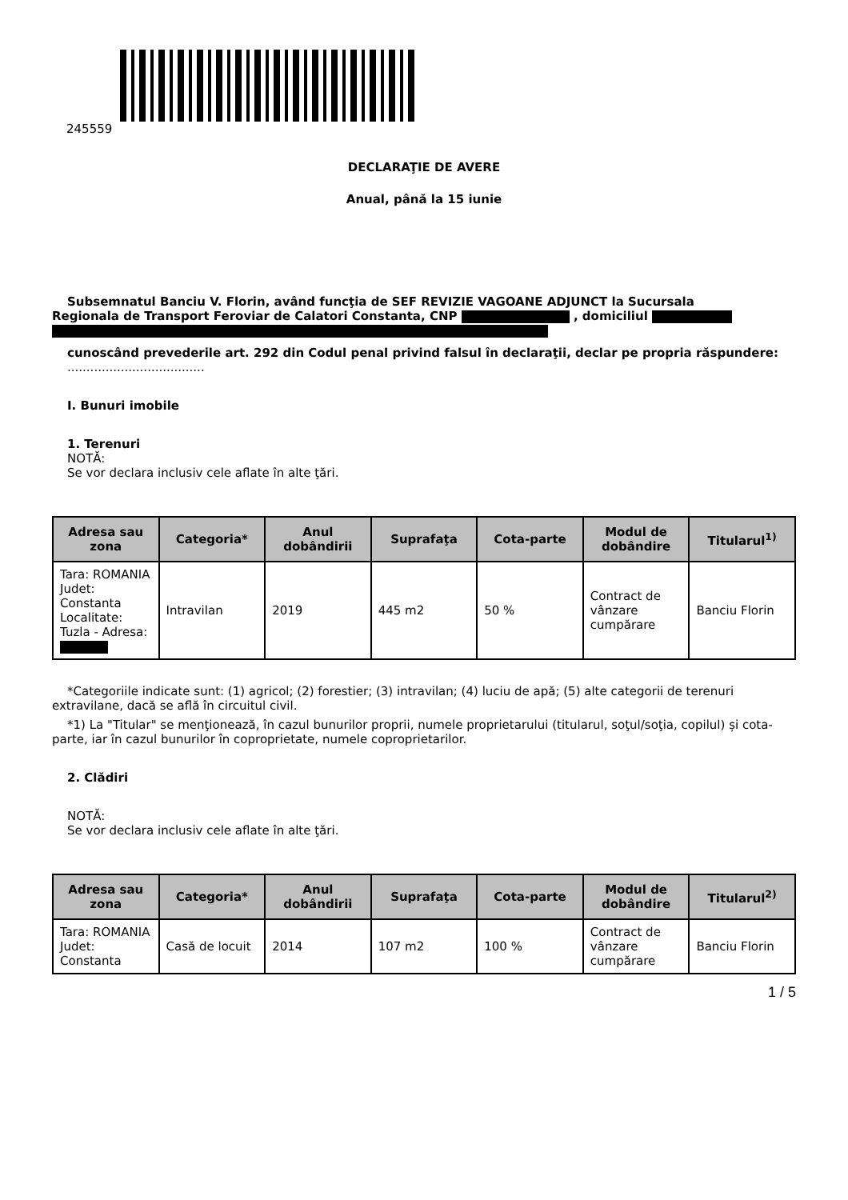245559
DECLARAŢIE DE AVERE
Anual, până la 15 iunie
Subsemnatul Banciu V. Florin, având funcţia de SEF REVIZIE VAGOANE ADJUNCT la Sucursala
Regionala de Transport Feroviar de Calatori Constanta, CNP , domiciliul
cunoscând prevederile art. 292 din Codul penal privind falsul în declaraţii, declar pe propria răspundere:
....................................
I. Bunuri imobile
1. Terenuri
NOTĂ:
Se vor declara inclusiv cele aflate în alte ţări.
| Adresa sau zona | Categoria* | Anul dobândirii | Suprafaţa | Cota-parte | Modul de dobândire | Titularul<sup>1)</sup> |
| --- | --- | --- | --- | --- | --- | --- |
| Tara: ROMANIA Judet: Constanta Localitate: Tuzla - Adresa: | Intravilan | 2019 | 445 m2 | 50 % | Contract de vânzare cumpărare | Banciu Florin |
*Categoriile indicate sunt: (1) agricol; (2) forestier; (3) intravilan; (4) luciu de apă; (5) alte categorii de terenuri extravilane, dacă se află în circuitul civil.
*1) La "Titular" se menţionează, în cazul bunurilor proprii, numele proprietarului (titularul, soţul/soţia, copilul) și cota-parte, iar în cazul bunurilor în coproprietate, numele coproprietarilor.
2. Clădiri
NOTĂ:
Se vor declara inclusiv cele aflate în alte ţări.
| Adresa sau zona | Categoria* | Anul dobândirii | Suprafaţa | Cota-parte | Modul de dobândire | Titularul<sup>2)</sup> |
| --- | --- | --- | --- | --- | --- | --- |
| Tara: ROMANIA Judet: Constanta | Casă de locuit | 2014 | 107 m2 | 100 % | Contract de vânzare cumpărare | Banciu Florin |
1 / 5